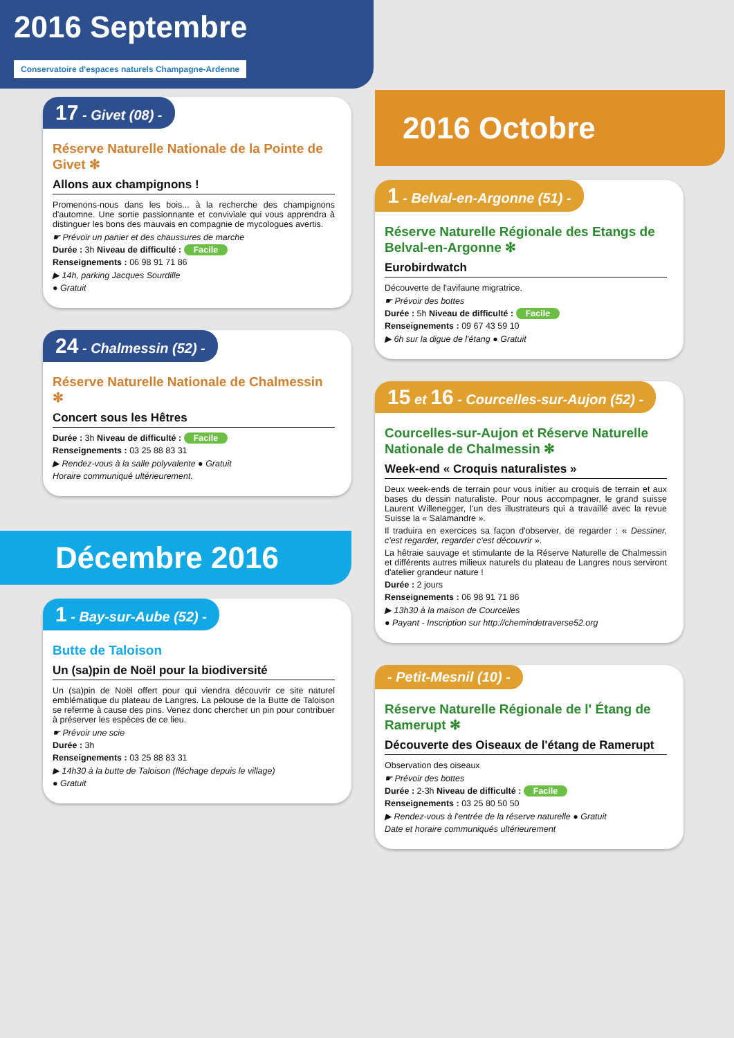2016 Septembre Conservatoire d'espaces naturels Champagne-Ardenne
17 - Givet (08) -
Réserve Naturelle Nationale de la Pointe de Givet ✻
Allons aux champignons !
Promenons-nous dans les bois... à la recherche des champignons d'automne. Une sortie passionnante et conviviale qui vous apprendra à distinguer les bons des mauvais en compagnie de mycologues avertis.
☛ Prévoir un panier et des chaussures de marche
Durée : 3h Niveau de difficulté : Facile
Renseignements : 06 98 91 71 86
▶ 14h, parking Jacques Sourdille
● Gratuit
24 - Chalmessin (52) -
Réserve Naturelle Nationale de Chalmessin ✻
Concert sous les Hêtres
Durée : 3h Niveau de difficulté : Facile
Renseignements : 03 25 88 83 31
▶ Rendez-vous à la salle polyvalente ● Gratuit
Horaire communiqué ultérieurement.
Décembre 2016
1 - Bay-sur-Aube (52) -
Butte de Taloison
Un (sa)pin de Noël pour la biodiversité
Un (sa)pin de Noël offert pour qui viendra découvrir ce site naturel emblématique du plateau de Langres. La pelouse de la Butte de Taloison se referme à cause des pins. Venez donc chercher un pin pour contribuer à préserver les espèces de ce lieu.
☛ Prévoir une scie
Durée : 3h
Renseignements : 03 25 88 83 31
▶ 14h30 à la butte de Taloison (fléchage depuis le village)
● Gratuit
2016 Octobre
1 - Belval-en-Argonne (51) -
Réserve Naturelle Régionale des Etangs de Belval-en-Argonne ✻
Eurobirdwatch
Découverte de l'avifaune migratrice.
☛ Prévoir des bottes
Durée : 5h Niveau de difficulté : Facile
Renseignements : 09 67 43 59 10
▶ 6h sur la digue de l'étang ● Gratuit
15 et 16 - Courcelles-sur-Aujon (52) -
Courcelles-sur-Aujon et Réserve Naturelle Nationale de Chalmessin ✻
Week-end « Croquis naturalistes »
Deux week-ends de terrain pour vous initier au croquis de terrain et aux bases du dessin naturaliste. Pour nous accompagner, le grand suisse Laurent Willenegger, l'un des illustrateurs qui a travaillé avec la revue Suisse la « Salamandre ».
Il traduira en exercices sa façon d'observer, de regarder : « Dessiner, c'est regarder, regarder c'est découvrir ».
La hêtraie sauvage et stimulante de la Réserve Naturelle de Chalmessin et différents autres milieux naturels du plateau de Langres nous serviront d'atelier grandeur nature !
Durée : 2 jours
Renseignements : 06 98 91 71 86
▶ 13h30 à la maison de Courcelles
● Payant - Inscription sur http://chemindetraverse52.org
- Petit-Mesnil (10) -
Réserve Naturelle Régionale de l' Étang de Ramerupt ✻
Découverte des Oiseaux de l'étang de Ramerupt
Observation des oiseaux
☛ Prévoir des bottes
Durée : 2-3h Niveau de difficulté : Facile
Renseignements : 03 25 80 50 50
▶ Rendez-vous à l'entrée de la réserve naturelle ● Gratuit
Date et horaire communiqués ultérieurement